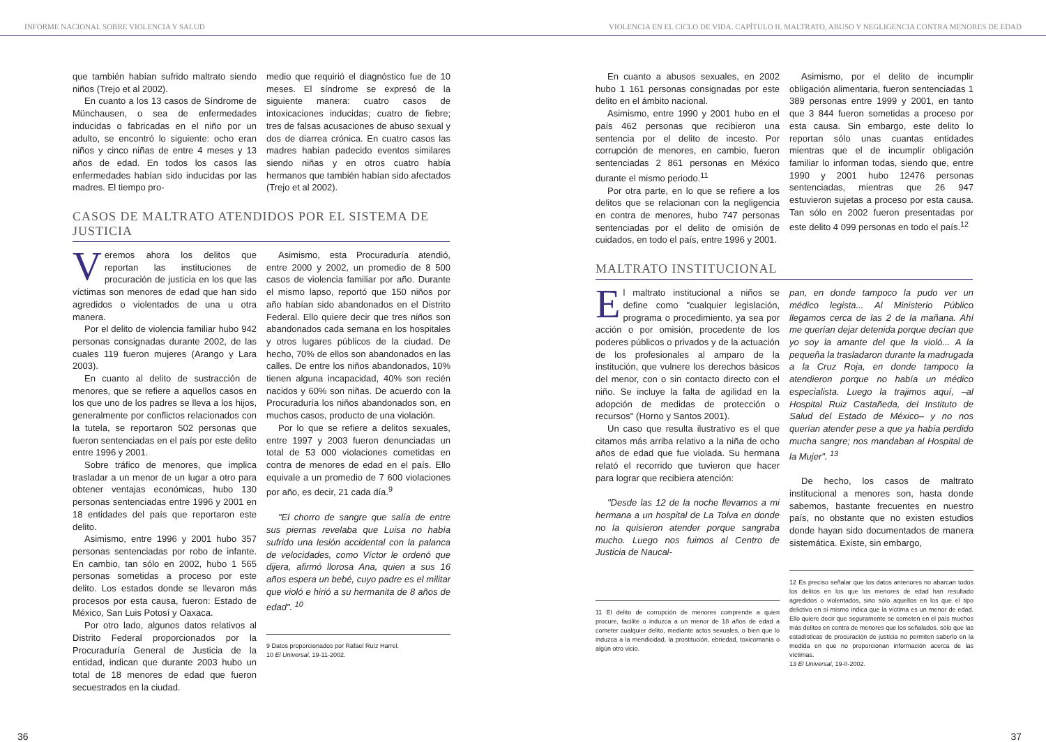INFORME NACIONAL SOBRE VIOLENCIA Y SALUD VIOLENCIA EN EL CICLO DE VIDA. CAPÍTULO II. MALTRATO, ABUSO Y NEGLIGENCIA CONTRA MENORES DE EDAD
que también habían sufrido maltrato siendo niños (Trejo et al 2002).
En cuanto a los 13 casos de Síndrome de Münchausen, o sea de enfermedades inducidas o fabricadas en el niño por un adulto, se encontró lo siguiente: ocho eran niños y cinco niñas de entre 4 meses y 13 años de edad. En todos los casos las enfermedades habían sido inducidas por las madres. El tiempo pro-
medio que requirió el diagnóstico fue de 10 meses. El síndrome se expresó de la siguiente manera: cuatro casos de intoxicaciones inducidas; cuatro de fiebre; tres de falsas acusaciones de abuso sexual y dos de diarrea crónica. En cuatro casos las madres habían padecido eventos similares siendo niñas y en otros cuatro había hermanos que también habían sido afectados (Trejo et al 2002).
CASOS DE MALTRATO ATENDIDOS POR EL SISTEMA DE JUSTICIA
Veremos ahora los delitos que reportan las instituciones de procuración de justicia en los que las víctimas son menores de edad que han sido agredidos o violentados de una u otra manera.
Por el delito de violencia familiar hubo 942 personas consignadas durante 2002, de las cuales 119 fueron mujeres (Arango y Lara 2003).
En cuanto al delito de sustracción de menores, que se refiere a aquellos casos en los que uno de los padres se lleva a los hijos, generalmente por conflictos relacionados con la tutela, se reportaron 502 personas que fueron sentenciadas en el país por este delito entre 1996 y 2001.
Sobre tráfico de menores, que implica trasladar a un menor de un lugar a otro para obtener ventajas económicas, hubo 130 personas sentenciadas entre 1996 y 2001 en 18 entidades del país que reportaron este delito.
Asimismo, entre 1996 y 2001 hubo 357 personas sentenciadas por robo de infante. En cambio, tan sólo en 2002, hubo 1 565 personas sometidas a proceso por este delito. Los estados donde se llevaron más procesos por esta causa, fueron: Estado de México, San Luis Potosí y Oaxaca.
Por otro lado, algunos datos relativos al Distrito Federal proporcionados por la Procuraduría General de Justicia de la entidad, indican que durante 2003 hubo un total de 18 menores de edad que fueron secuestrados en la ciudad.
Asimismo, esta Procuraduría atendió, entre 2000 y 2002, un promedio de 8 500 casos de violencia familiar por año. Durante el mismo lapso, reportó que 150 niños por año habían sido abandonados en el Distrito Federal. Ello quiere decir que tres niños son abandonados cada semana en los hospitales y otros lugares públicos de la ciudad. De hecho, 70% de ellos son abandonados en las calles. De entre los niños abandonados, 10% tienen alguna incapacidad, 40% son recién nacidos y 60% son niñas. De acuerdo con la Procuraduría los niños abandonados son, en muchos casos, producto de una violación.
Por lo que se refiere a delitos sexuales, entre 1997 y 2003 fueron denunciadas un total de 53 000 violaciones cometidas en contra de menores de edad en el país. Ello equivale a un promedio de 7 600 violaciones por año, es decir, 21 cada día.<sup>9</sup>
"El chorro de sangre que salía de entre sus piernas revelaba que Luisa no había sufrido una lesión accidental con la palanca de velocidades, como Víctor le ordenó que dijera, afirmó llorosa Ana, quien a sus 16 años espera un bebé, cuyo padre es el militar que violó e hirió a su hermanita de 8 años de edad". <sup>10</sup>
9 Datos proporcionados por Rafael Ruíz Harrel.
10 El Universal, 19-11-2002.
36
En cuanto a abusos sexuales, en 2002 hubo 1 161 personas consignadas por este delito en el ámbito nacional.
Asimismo, entre 1990 y 2001 hubo en el país 462 personas que recibieron una sentencia por el delito de incesto. Por corrupción de menores, en cambio, fueron sentenciadas 2 861 personas en México durante el mismo periodo.<sup>11</sup>
Por otra parte, en lo que se refiere a los delitos que se relacionan con la negligencia en contra de menores, hubo 747 personas sentenciadas por el delito de omisión de cuidados, en todo el país, entre 1996 y 2001.
Asimismo, por el delito de incumplir obligación alimentaria, fueron sentenciadas 1 389 personas entre 1999 y 2001, en tanto que 3 844 fueron sometidas a proceso por esta causa. Sin embargo, este delito lo reportan sólo unas cuantas entidades mientras que el de incumplir obligación familiar lo informan todas, siendo que, entre 1990 y 2001 hubo 12476 personas sentenciadas, mientras que 26 947 estuvieron sujetas a proceso por esta causa. Tan sólo en 2002 fueron presentadas por este delito 4 099 personas en todo el país.<sup>12</sup>
MALTRATO INSTITUCIONAL
El maltrato institucional a niños se define como "cualquier legislación, programa o procedimiento, ya sea por acción o por omisión, procedente de los poderes públicos o privados y de la actuación de los profesionales al amparo de la institución, que vulnere los derechos básicos del menor, con o sin contacto directo con el niño. Se incluye la falta de agilidad en la adopción de medidas de protección o recursos" (Horno y Santos 2001).
Un caso que resulta ilustrativo es el que citamos más arriba relativo a la niña de ocho años de edad que fue violada. Su hermana relató el recorrido que tuvieron que hacer para lograr que recibiera atención:
"Desde las 12 de la noche llevamos a mi hermana a un hospital de La Tolva en donde no la quisieron atender porque sangraba mucho. Luego nos fuimos al Centro de Justicia de Naucal-
11 El delito de corrupción de menores comprende a quien procure, facilite o induzca a un menor de 18 años de edad a cometer cualquier delito, mediante actos sexuales, o bien que lo induzca a la mendicidad, la prostitución, ebriedad, toxicomanía o algún otro vicio.
pan, en donde tampoco la pudo ver un médico legista... Al Ministerio Público llegamos cerca de las 2 de la mañana. Ahí me querían dejar detenida porque decían que yo soy la amante del que la violó... A la pequeña la trasladaron durante la madrugada a la Cruz Roja, en donde tampoco la atendieron porque no había un médico especialista. Luego la trajimos aquí, –al Hospital Ruiz Castañeda, del Instituto de Salud del Estado de México– y no nos querían atender pese a que ya había perdido mucha sangre; nos mandaban al Hospital de la Mujer". <sup>13</sup>
De hecho, los casos de maltrato institucional a menores son, hasta donde sabemos, bastante frecuentes en nuestro país, no obstante que no existen estudios donde hayan sido documentados de manera sistemática. Existe, sin embargo,
12 Es preciso señalar que los datos anteriores no abarcan todos los delitos en los que los menores de edad han resultado agredidos o violentados, sino sólo aquellos en los que el tipo delictivo en sí mismo indica que la víctima es un menor de edad. Ello quiere decir que seguramente se cometen en el país muchos más delitos en contra de menores que los señalados, sólo que las estadísticas de procuración de justicia no permiten saberlo en la medida en que no proporcionan información acerca de las víctimas.
13 El Universal, 19-II-2002.
37